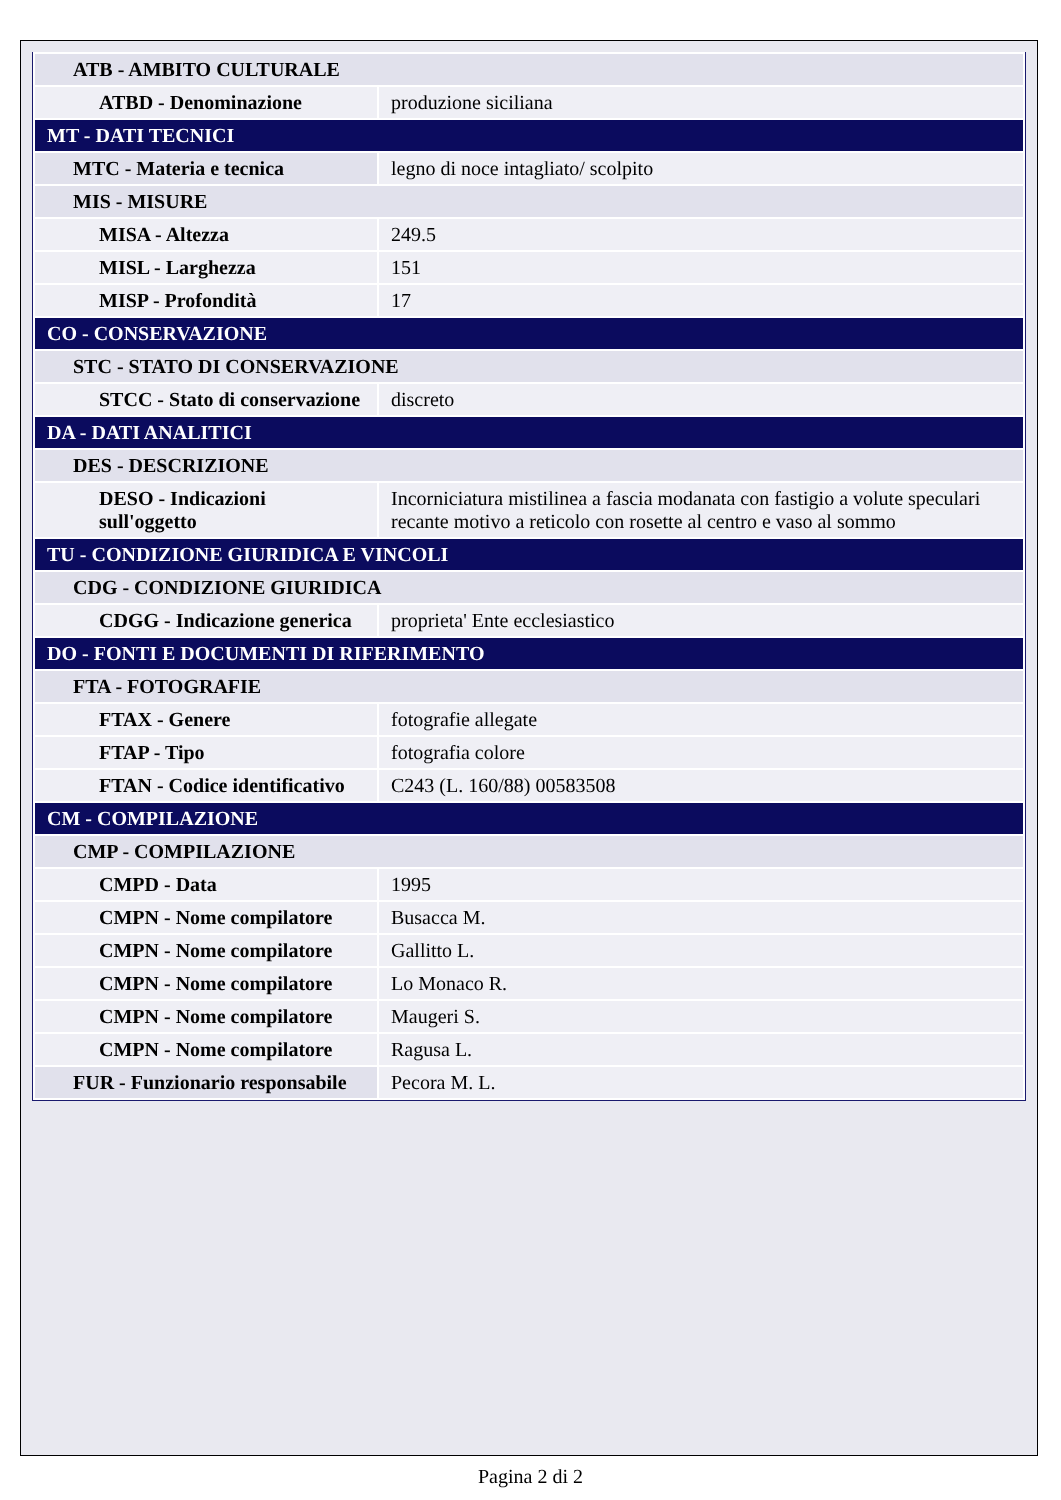| ATB - AMBITO CULTURALE | |
| ATBD - Denominazione | produzione siciliana |
| MT - DATI TECNICI | |
| MTC - Materia e tecnica | legno di noce intagliato/ scolpito |
| MIS - MISURE | |
| MISA - Altezza | 249.5 |
| MISL - Larghezza | 151 |
| MISP - Profondità | 17 |
| CO - CONSERVAZIONE | |
| STC - STATO DI CONSERVAZIONE | |
| STCC - Stato di conservazione | discreto |
| DA - DATI ANALITICI | |
| DES - DESCRIZIONE | |
| DESO - Indicazioni sull'oggetto | Incorniciatura mistilinea a fascia modanata con fastigio a volute speculari recante motivo a reticolo con rosette al centro e vaso al sommo |
| TU - CONDIZIONE GIURIDICA E VINCOLI | |
| CDG - CONDIZIONE GIURIDICA | |
| CDGG - Indicazione generica | proprieta' Ente ecclesiastico |
| DO - FONTI E DOCUMENTI DI RIFERIMENTO | |
| FTA - FOTOGRAFIE | |
| FTAX - Genere | fotografie allegate |
| FTAP - Tipo | fotografia colore |
| FTAN - Codice identificativo | C243 (L. 160/88) 00583508 |
| CM - COMPILAZIONE | |
| CMP - COMPILAZIONE | |
| CMPD - Data | 1995 |
| CMPN - Nome compilatore | Busacca M. |
| CMPN - Nome compilatore | Gallitto L. |
| CMPN - Nome compilatore | Lo Monaco R. |
| CMPN - Nome compilatore | Maugeri S. |
| CMPN - Nome compilatore | Ragusa L. |
| FUR - Funzionario responsabile | Pecora M. L. |
Pagina 2 di 2